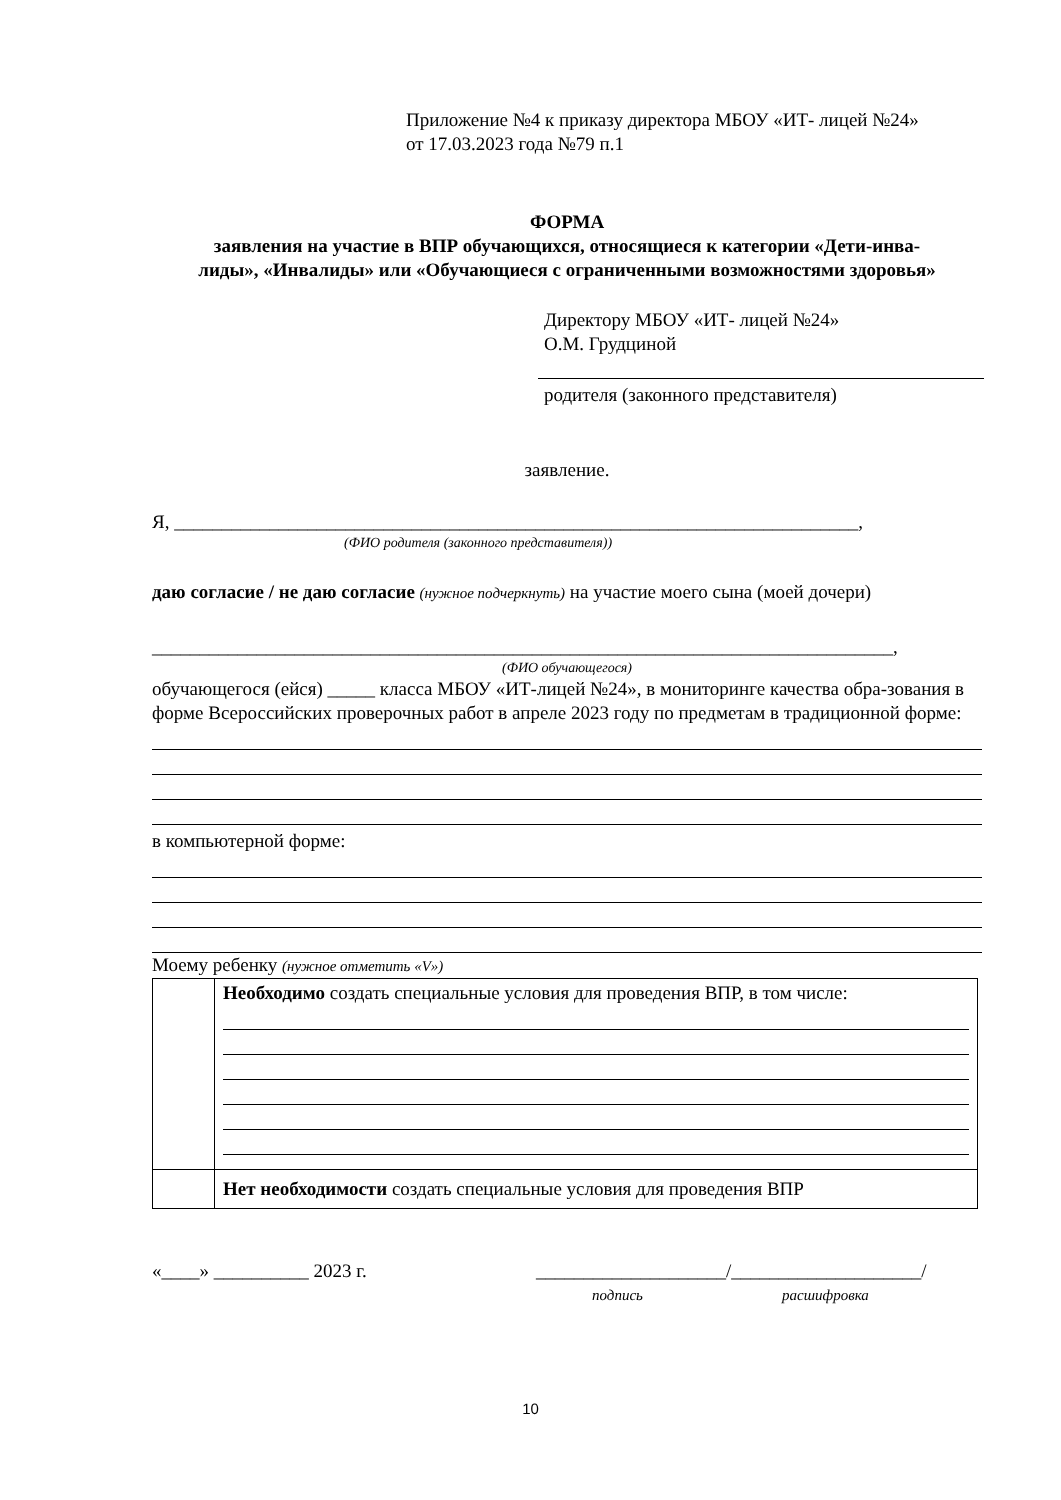Приложение №4 к приказу директора МБОУ «ИТ- лицей №24»
от 17.03.2023 года №79 п.1
ФОРМА
заявления на участие в ВПР обучающихся, относящиеся к категории «Дети-инва-
лиды», «Инвалиды» или «Обучающиеся с ограниченными возможностями здоровья»
Директору МБОУ «ИТ- лицей №24»
О.М. Грудциной
родителя (законного представителя)
заявление.
Я, ________________________________________________________________________,
(ФИО родителя (законного представителя))
даю согласие / не даю согласие (нужное подчеркнуть) на участие моего сына (моей дочери)
______________________________________________________________________________,
(ФИО обучающегося)
обучающегося (ейся) _____ класса МБОУ «ИТ-лицей №24», в мониторинге качества обра-зования в форме Всероссийских проверочных работ в апреле 2023 году по предметам в традиционной форме:
в компьютерной форме:
Моему ребенку (нужное отметить «V»)
| | Необходимо создать специальные условия для проведения ВПР, в том числе: |
| | Нет необходимости создать специальные условия для проведения ВПР |
«____» __________ 2023 г. ____________________/____________________/
подпись расшифровка
10